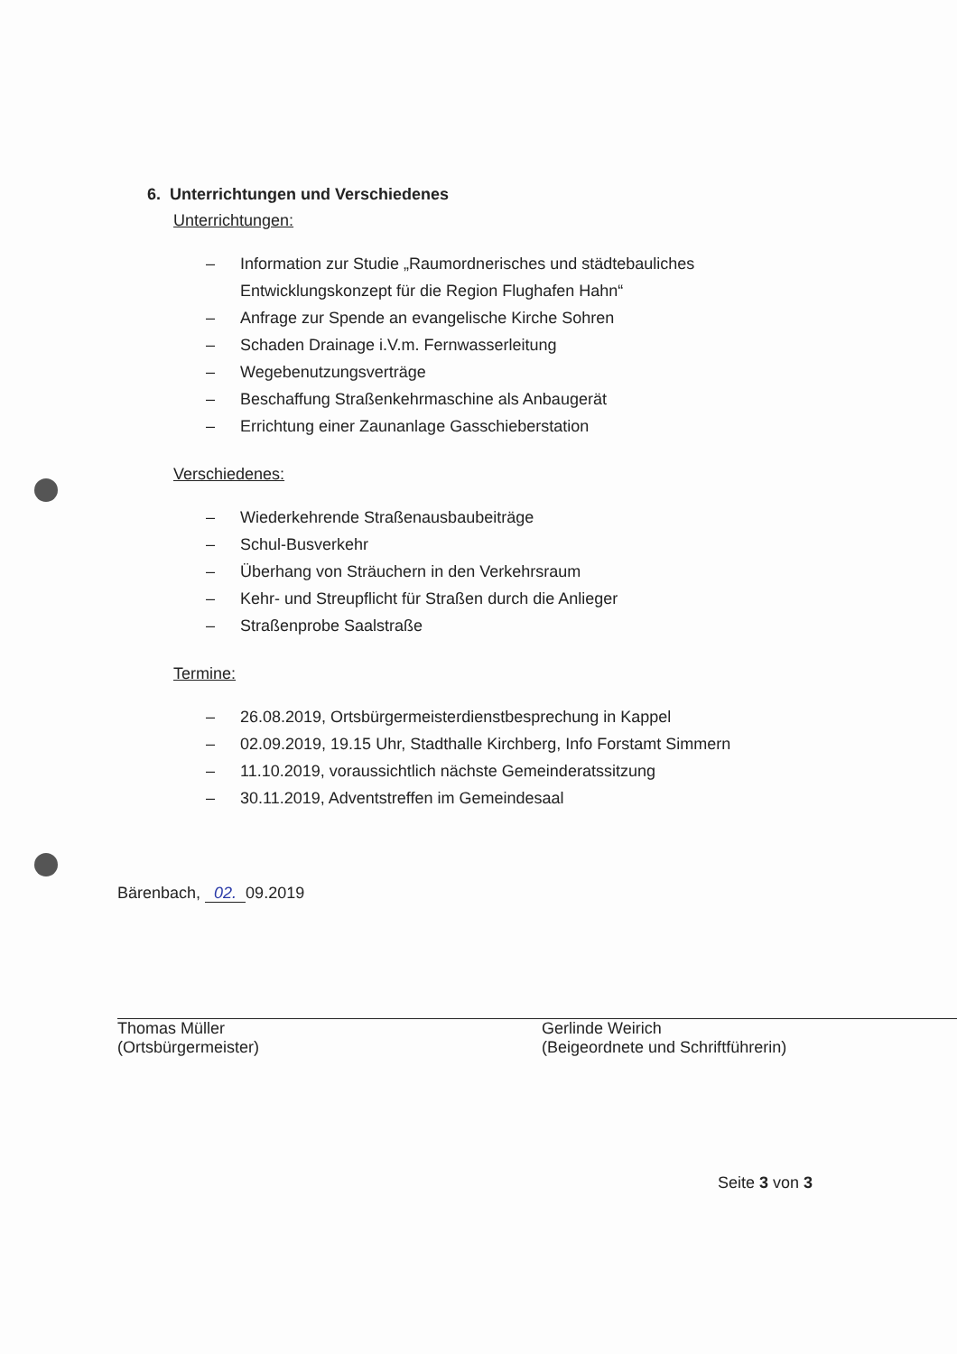6. Unterrichtungen und Verschiedenes
Unterrichtungen:
– Information zur Studie „Raumordnerisches und städtebauliches
Entwicklungskonzept für die Region Flughafen Hahn“
– Anfrage zur Spende an evangelische Kirche Sohren
– Schaden Drainage i.V.m. Fernwasserleitung
– Wegebenutzungsverträge
– Beschaffung Straßenkehrmaschine als Anbaugerät
– Errichtung einer Zaunanlage Gasschieberstation
Verschiedenes:
– Wiederkehrende Straßenausbaubeiträge
– Schul-Busverkehr
– Überhang von Sträuchern in den Verkehrsraum
– Kehr- und Streupflicht für Straßen durch die Anlieger
– Straßenprobe Saalstraße
Termine:
– 26.08.2019, Ortsbürgermeisterdienstbesprechung in Kappel
– 02.09.2019, 19.15 Uhr, Stadthalle Kirchberg, Info Forstamt Simmern
– 11.10.2019, voraussichtlich nächste Gemeinderatssitzung
– 30.11.2019, Adventstreffen im Gemeindesaal
Bärenbach, 02. 09.2019
Thomas Müller
(Ortsbürgermeister)
Gerlinde Weirich
(Beigeordnete und Schriftführerin)
Seite 3 von 3